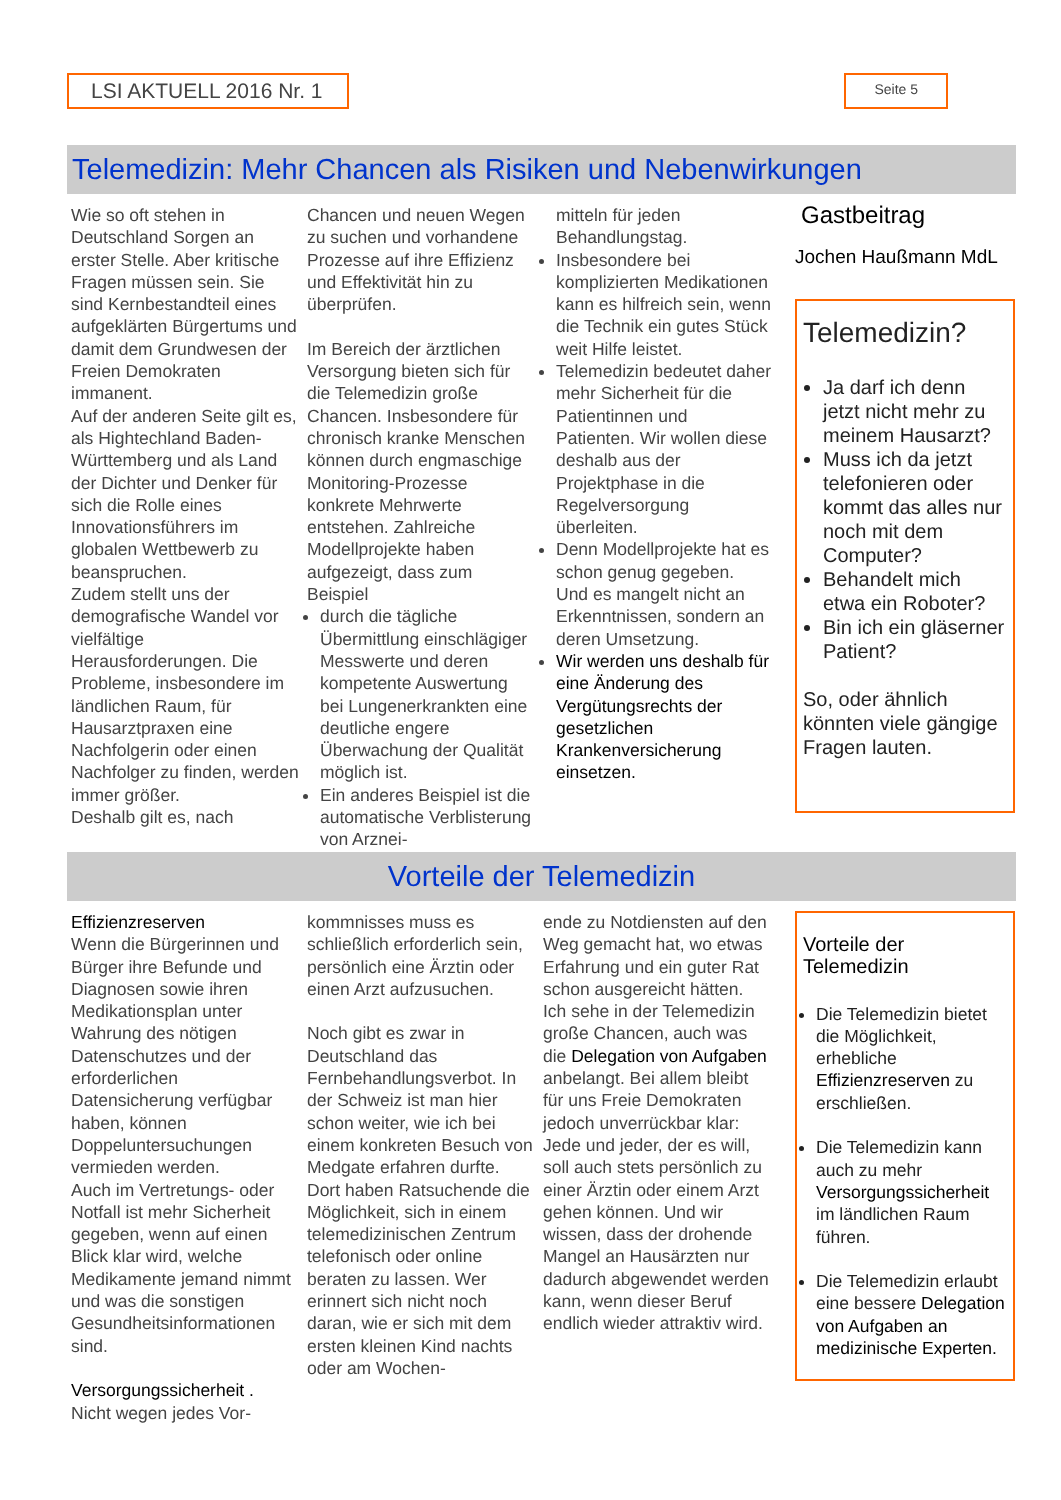LSI AKTUELL 2016 Nr. 1
Seite 5
Telemedizin: Mehr Chancen als Risiken und Nebenwirkungen
Wie so oft stehen in Deutschland Sorgen an erster Stelle. Aber kritische Fragen müssen sein. Sie sind Kernbestandteil eines aufgeklärten Bürgertums und damit dem Grundwesen der Freien Demokraten immanent.
Auf der anderen Seite gilt es, als Hightechland Baden-Württemberg und als Land der Dichter und Denker für sich die Rolle eines Innovationsführers im globalen Wettbewerb zu beanspruchen.
Zudem stellt uns der demografische Wandel vor vielfältige Herausforderungen. Die Probleme, insbesondere im ländlichen Raum, für Hausarztpraxen eine Nachfolgerin oder einen Nachfolger zu finden, werden immer größer.
Deshalb gilt es, nach
Chancen und neuen Wegen zu suchen und vorhandene Prozesse auf ihre Effizienz und Effektivität hin zu überprüfen.
Im Bereich der ärztlichen Versorgung bieten sich für die Telemedizin große Chancen. Insbesondere für chronisch kranke Menschen können durch engmaschige Monitoring-Prozesse konkrete Mehrwerte entstehen. Zahlreiche Modellprojekte haben aufgezeigt, dass zum Beispiel
durch die tägliche Übermittlung einschlägiger Messwerte und deren kompetente Auswertung bei Lungenerkrankten eine deutliche engere Überwachung der Qualität möglich ist.
Ein anderes Beispiel ist die automatische Verblisterung von Arznei-
mitteln für jeden Behandlungstag.
Insbesondere bei komplizierten Medikationen kann es hilfreich sein, wenn die Technik ein gutes Stück weit Hilfe leistet.
Telemedizin bedeutet daher mehr Sicherheit für die Patientinnen und Patienten. Wir wollen diese deshalb aus der Projektphase in die Regelversorgung überleiten.
Denn Modellprojekte hat es schon genug gegeben. Und es mangelt nicht an Erkenntnissen, sondern an deren Umsetzung.
Wir werden uns deshalb für eine Änderung des Vergütungsrechts der gesetzlichen Krankenversicherung einsetzen.
Gastbeitrag
Jochen Haußmann MdL
Telemedizin?
Ja darf ich denn jetzt nicht mehr zu meinem Hausarzt?
Muss ich da jetzt telefonieren oder kommt das alles nur noch mit dem Computer?
Behandelt mich etwa ein Roboter?
Bin ich ein gläserner Patient?
So, oder ähnlich könnten viele gängige Fragen lauten.
Vorteile der Telemedizin
Effizienzreserven
Wenn die Bürgerinnen und Bürger ihre Befunde und Diagnosen sowie ihren Medikationsplan unter Wahrung des nötigen Datenschutzes und der erforderlichen Datensicherung verfügbar haben, können Doppeluntersuchungen vermieden werden.
Auch im Vertretungs- oder Notfall ist mehr Sicherheit gegeben, wenn auf einen Blick klar wird, welche Medikamente jemand nimmt und was die sonstigen Gesundheitsinformationen sind.
Versorgungssicherheit .
Nicht wegen jedes Vor-
kommnisses muss es schließlich erforderlich sein, persönlich eine Ärztin oder einen Arzt aufzusuchen.
Noch gibt es zwar in Deutschland das Fernbehandlungsverbot. In der Schweiz ist man hier schon weiter, wie ich bei einem konkreten Besuch von Medgate erfahren durfte. Dort haben Ratsuchende die Möglichkeit, sich in einem telemedizinischen Zentrum telefonisch oder online beraten zu lassen. Wer erinnert sich nicht noch daran, wie er sich mit dem ersten kleinen Kind nachts oder am Wochen-
ende zu Notdiensten auf den Weg gemacht hat, wo etwas Erfahrung und ein guter Rat schon ausgereicht hätten.
Ich sehe in der Telemedizin große Chancen, auch was die Delegation von Aufgaben anbelangt. Bei allem bleibt für uns Freie Demokraten jedoch unverrückbar klar: Jede und jeder, der es will, soll auch stets persönlich zu einer Ärztin oder einem Arzt gehen können. Und wir wissen, dass der drohende Mangel an Hausärzten nur dadurch abgewendet werden kann, wenn dieser Beruf endlich wieder attraktiv wird.
Vorteile der Telemedizin
Die Telemedizin bietet die Möglichkeit, erhebliche Effizienzreserven zu erschließen.
Die Telemedizin kann auch zu mehr Versorgungssicherheit im ländlichen Raum führen.
Die Telemedizin erlaubt eine bessere Delegation von Aufgaben an medizinische Experten.